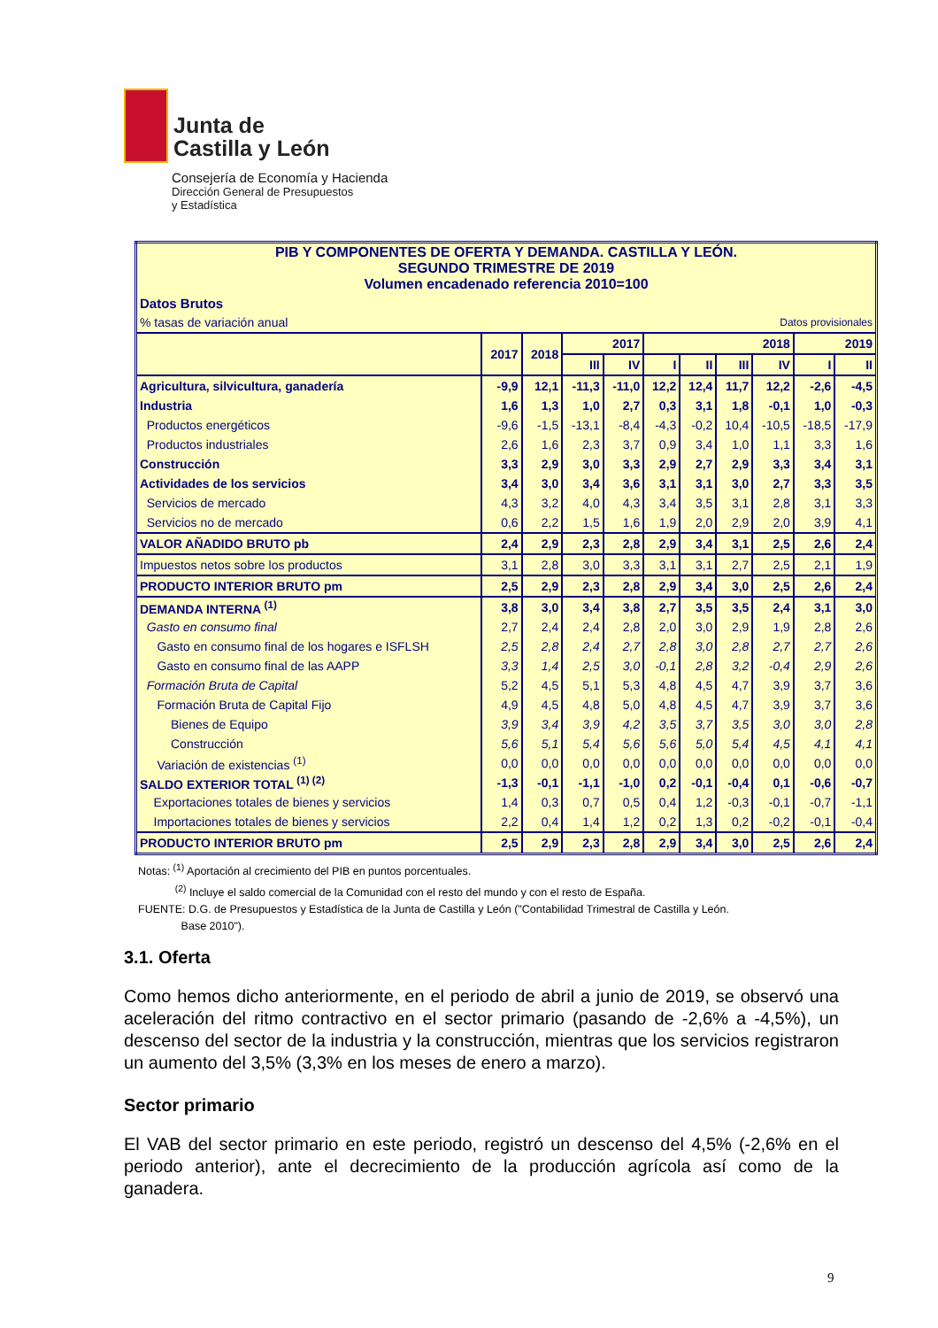Junta de
Castilla y León
Consejería de Economía y Hacienda
Dirección General de Presupuestos
y Estadística
| PIB Y COMPONENTES DE OFERTA Y DEMANDA. CASTILLA Y LEÓN. SEGUNDO TRIMESTRE DE 2019 Volumen encadenado referencia 2010=100 | | | | | | | | | | |
| Datos Brutos | | | | | | | | | | |
| % tasas de variación anual | | | | | | | Datos provisionales | | | |
| | 2017 | 2018 | 2017 | | 2018 | | | | 2019 | |
| | | | III | IV | I | II | III | IV | I | II |
| Agricultura, silvicultura, ganadería | -9,9 | 12,1 | -11,3 | -11,0 | 12,2 | 12,4 | 11,7 | 12,2 | -2,6 | -4,5 |
| Industria | 1,6 | 1,3 | 1,0 | 2,7 | 0,3 | 3,1 | 1,8 | -0,1 | 1,0 | -0,3 |
| Productos energéticos | -9,6 | -1,5 | -13,1 | -8,4 | -4,3 | -0,2 | 10,4 | -10,5 | -18,5 | -17,9 |
| Productos industriales | 2,6 | 1,6 | 2,3 | 3,7 | 0,9 | 3,4 | 1,0 | 1,1 | 3,3 | 1,6 |
| Construcción | 3,3 | 2,9 | 3,0 | 3,3 | 2,9 | 2,7 | 2,9 | 3,3 | 3,4 | 3,1 |
| Actividades de los servicios | 3,4 | 3,0 | 3,4 | 3,6 | 3,1 | 3,1 | 3,0 | 2,7 | 3,3 | 3,5 |
| Servicios de mercado | 4,3 | 3,2 | 4,0 | 4,3 | 3,4 | 3,5 | 3,1 | 2,8 | 3,1 | 3,3 |
| Servicios no de mercado | 0,6 | 2,2 | 1,5 | 1,6 | 1,9 | 2,0 | 2,9 | 2,0 | 3,9 | 4,1 |
| VALOR AÑADIDO BRUTO pb | 2,4 | 2,9 | 2,3 | 2,8 | 2,9 | 3,4 | 3,1 | 2,5 | 2,6 | 2,4 |
| Impuestos netos sobre los productos | 3,1 | 2,8 | 3,0 | 3,3 | 3,1 | 3,1 | 2,7 | 2,5 | 2,1 | 1,9 |
| PRODUCTO INTERIOR BRUTO pm | 2,5 | 2,9 | 2,3 | 2,8 | 2,9 | 3,4 | 3,0 | 2,5 | 2,6 | 2,4 |
| DEMANDA INTERNA <sup>(1)</sup> | 3,8 | 3,0 | 3,4 | 3,8 | 2,7 | 3,5 | 3,5 | 2,4 | 3,1 | 3,0 |
| Gasto en consumo final | 2,7 | 2,4 | 2,4 | 2,8 | 2,0 | 3,0 | 2,9 | 1,9 | 2,8 | 2,6 |
| Gasto en consumo final de los hogares e ISFLSH | 2,5 | 2,8 | 2,4 | 2,7 | 2,8 | 3,0 | 2,8 | 2,7 | 2,7 | 2,6 |
| Gasto en consumo final de las AAPP | 3,3 | 1,4 | 2,5 | 3,0 | -0,1 | 2,8 | 3,2 | -0,4 | 2,9 | 2,6 |
| Formación Bruta de Capital | 5,2 | 4,5 | 5,1 | 5,3 | 4,8 | 4,5 | 4,7 | 3,9 | 3,7 | 3,6 |
| Formación Bruta de Capital Fijo | 4,9 | 4,5 | 4,8 | 5,0 | 4,8 | 4,5 | 4,7 | 3,9 | 3,7 | 3,6 |
| Bienes de Equipo | 3,9 | 3,4 | 3,9 | 4,2 | 3,5 | 3,7 | 3,5 | 3,0 | 3,0 | 2,8 |
| Construcción | 5,6 | 5,1 | 5,4 | 5,6 | 5,6 | 5,0 | 5,4 | 4,5 | 4,1 | 4,1 |
| Variación de existencias <sup>(1)</sup> | 0,0 | 0,0 | 0,0 | 0,0 | 0,0 | 0,0 | 0,0 | 0,0 | 0,0 | 0,0 |
| SALDO EXTERIOR TOTAL <sup>(1) (2)</sup> | -1,3 | -0,1 | -1,1 | -1,0 | 0,2 | -0,1 | -0,4 | 0,1 | -0,6 | -0,7 |
| Exportaciones totales de bienes y servicios | 1,4 | 0,3 | 0,7 | 0,5 | 0,4 | 1,2 | -0,3 | -0,1 | -0,7 | -1,1 |
| Importaciones totales de bienes y servicios | 2,2 | 0,4 | 1,4 | 1,2 | 0,2 | 1,3 | 0,2 | -0,2 | -0,1 | -0,4 |
| PRODUCTO INTERIOR BRUTO pm | 2,5 | 2,9 | 2,3 | 2,8 | 2,9 | 3,4 | 3,0 | 2,5 | 2,6 | 2,4 |
Notas: <sup>(1)</sup> Aportación al crecimiento del PIB en puntos porcentuales.
<sup>(2)</sup> Incluye el saldo comercial de la Comunidad con el resto del mundo y con el resto de España.
FUENTE: D.G. de Presupuestos y Estadística de la Junta de Castilla y León ("Contabilidad Trimestral de Castilla y León.
Base 2010").
3.1. Oferta
Como hemos dicho anteriormente, en el periodo de abril a junio de 2019, se observó una aceleración del ritmo contractivo en el sector primario (pasando de -2,6% a -4,5%), un descenso del sector de la industria y la construcción, mientras que los servicios registraron un aumento del 3,5% (3,3% en los meses de enero a marzo).
Sector primario
El VAB del sector primario en este periodo, registró un descenso del 4,5% (-2,6% en el periodo anterior), ante el decrecimiento de la producción agrícola así como de la ganadera.
9